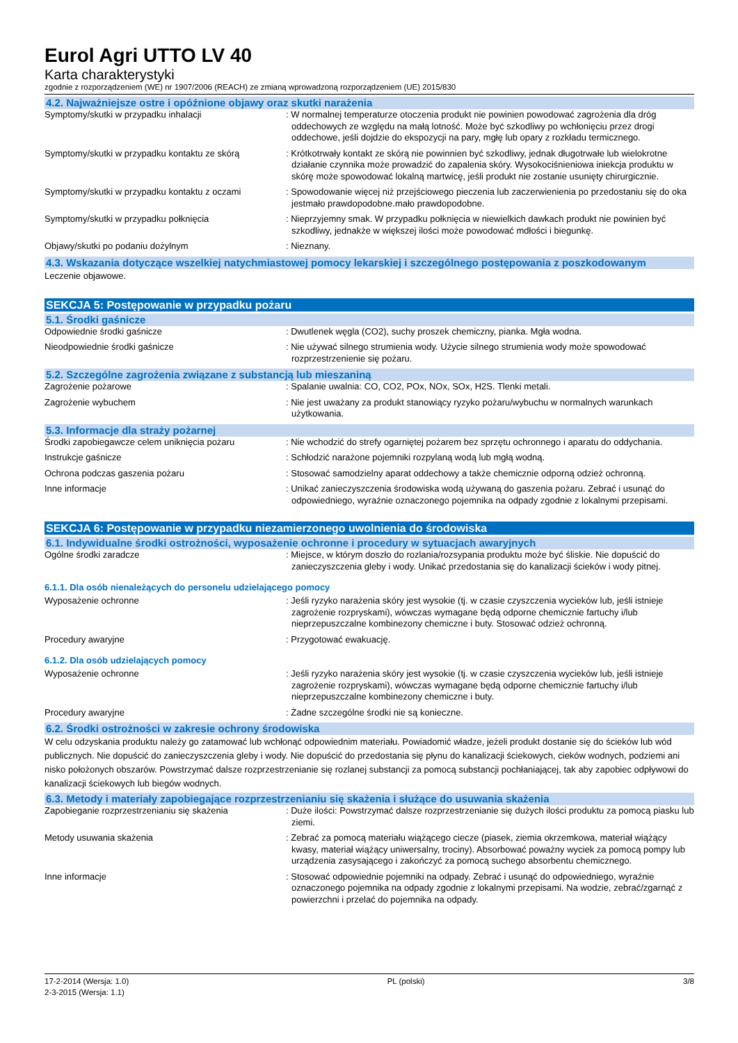Eurol Agri UTTO LV 40
Karta charakterystyki
zgodnie z rozporządzeniem (WE) nr 1907/2006 (REACH) ze zmianą wprowadzoną rozporządzeniem (UE) 2015/830
4.2. Najważniejsze ostre i opóźnione objawy oraz skutki narażenia
Symptomy/skutki w przypadku inhalacji : W normalnej temperaturze otoczenia produkt nie powinien powodować zagrożenia dla dróg oddechowych ze względu na małą lotność. Może być szkodliwy po wchłonięciu przez drogi oddechowe, jeśli dojdzie do ekspozycji na pary, mgłę lub opary z rozkładu termicznego.
Symptomy/skutki w przypadku kontaktu ze skórą
: Krótkotrwały kontakt ze skórą nie powinnien być szkodliwy, jednak długotrwałe lub wielokrotne działanie czynnika może prowadzić do zapalenia skóry. Wysokociśnieniowa iniekcja produktu w skórę może spowodować lokalną martwicę, jeśli produkt nie zostanie usunięty chirurgicznie.
Symptomy/skutki w przypadku kontaktu z oczami
: Spowodowanie więcej niż przejściowego pieczenia lub zaczerwienienia po przedostaniu się do oka jestmało prawdopodobne.mało prawdopodobne.
Symptomy/skutki w przypadku połknięcia : Nieprzyjemny smak. W przypadku połknięcia w niewielkich dawkach produkt nie powinien być szkodliwy, jednakże w większej ilości może powodować mdłości i biegunkę.
Objawy/skutki po podaniu dożylnym : Nieznany.
4.3. Wskazania dotyczące wszelkiej natychmiastowej pomocy lekarskiej i szczególnego postępowania z poszkodowanym
Leczenie objawowe.
SEKCJA 5: Postępowanie w przypadku pożaru
5.1. Środki gaśnicze
Odpowiednie środki gaśnicze : Dwutlenek węgla (CO2), suchy proszek chemiczny, pianka. Mgła wodna.
Nieodpowiednie środki gaśnicze : Nie używać silnego strumienia wody. Użycie silnego strumienia wody może spowodować rozprzestrzenienie się pożaru.
5.2. Szczególne zagrożenia związane z substancją lub mieszaniną
Zagrożenie pożarowe : Spalanie uwalnia: CO, CO2, POx, NOx, SOx, H2S. Tlenki metali.
Zagrożenie wybuchem : Nie jest uważany za produkt stanowiący ryzyko pożaru/wybuchu w normalnych warunkach użytkowania.
5.3. Informacje dla straży pożarnej
Środki zapobiegawcze celem uniknięcia pożaru : Nie wchodzić do strefy ogarniętej pożarem bez sprzętu ochronnego i aparatu do oddychania.
Instrukcje gaśnicze : Schłodzić narażone pojemniki rozpylaną wodą lub mgłą wodną.
Ochrona podczas gaszenia pożaru : Stosować samodzielny aparat oddechowy a także chemicznie odporną odzież ochronną.
Inne informacje : Unikać zanieczyszczenia środowiska wodą używaną do gaszenia pożaru. Zebrać i usunąć do odpowiedniego, wyraźnie oznaczonego pojemnika na odpady zgodnie z lokalnymi przepisami.
SEKCJA 6: Postępowanie w przypadku niezamierzonego uwolnienia do środowiska
6.1. Indywidualne środki ostrożności, wyposażenie ochronne i procedury w sytuacjach awaryjnych
Ogólne środki zaradcze : Miejsce, w którym doszło do rozlania/rozsypania produktu może być śliskie. Nie dopuścić do zanieczyszczenia gleby i wody. Unikać przedostania się do kanalizacji ścieków i wody pitnej.
6.1.1. Dla osób nienależących do personelu udzielającego pomocy
Wyposażenie ochronne : Jeśli ryzyko narażenia skóry jest wysokie (tj. w czasie czyszczenia wycieków lub, jeśli istnieje zagrożenie rozpryskami), wówczas wymagane będą odporne chemicznie fartuchy i/lub nieprzepuszczalne kombinezony chemiczne i buty. Stosować odzież ochronną.
Procedury awaryjne : Przygotować ewakuację.
6.1.2. Dla osób udzielających pomocy
Wyposażenie ochronne : Jeśli ryzyko narażenia skóry jest wysokie (tj. w czasie czyszczenia wycieków lub, jeśli istnieje zagrożenie rozpryskami), wówczas wymagane będą odporne chemicznie fartuchy i/lub nieprzepuszczalne kombinezony chemiczne i buty.
Procedury awaryjne : Żadne szczególne środki nie są konieczne.
6.2. Środki ostrożności w zakresie ochrony środowiska
W celu odzyskania produktu należy go zatamować lub wchłonąć odpowiednim materiału. Powiadomić władze, jeżeli produkt dostanie się do ścieków lub wód publicznych. Nie dopuścić do zanieczyszczenia gleby i wody. Nie dopuścić do przedostania się płynu do kanalizacji ściekowych, cieków wodnych, podziemi ani nisko położonych obszarów. Powstrzymać dalsze rozprzestrzenianie się rozlanej substancji za pomocą substancji pochłaniającej, tak aby zapobiec odpływowi do kanalizacji ściekowych lub biegów wodnych.
6.3. Metody i materiały zapobiegające rozprzestrzenianiu się skażenia i służące do usuwania skażenia
Zapobieganie rozprzestrzenianiu się skażenia : Duże ilości: Powstrzymać dalsze rozprzestrzenianie się dużych ilości produktu za pomocą piasku lub ziemi.
Metody usuwania skażenia : Zebrać za pomocą materiału wiążącego ciecze (piasek, ziemia okrzemkowa, materiał wiążący kwasy, materiał wiążący uniwersalny, trociny). Absorbować poważny wyciek za pomocą pompy lub urządzenia zasysającego i zakończyć za pomocą suchego absorbentu chemicznego.
Inne informacje : Stosować odpowiednie pojemniki na odpady. Zebrać i usunąć do odpowiedniego, wyraźnie oznaczonego pojemnika na odpady zgodnie z lokalnymi przepisami. Na wodzie, zebrać/zgarnąć z powierzchni i przelać do pojemnika na odpady.
17-2-2014 (Wersja: 1.0)
2-3-2015 (Wersja: 1.1)
PL (polski) 3/8